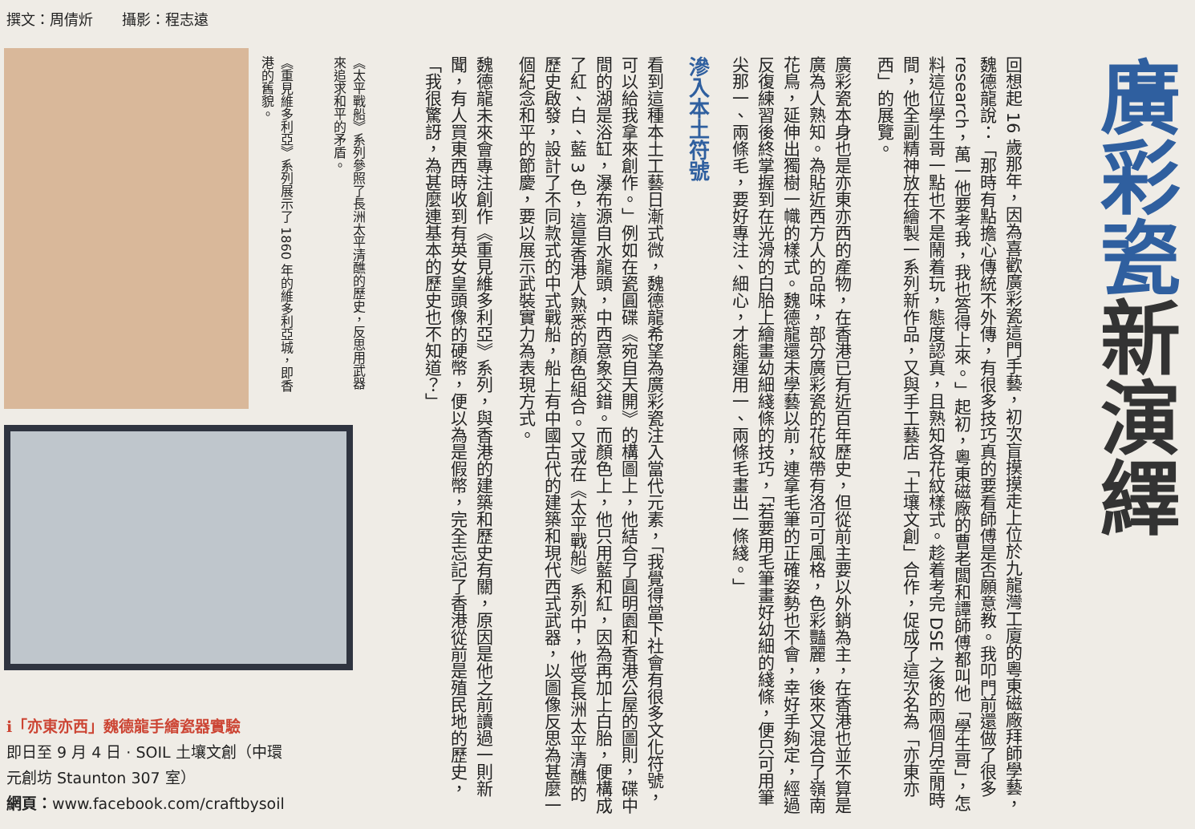撰文：周倩炘　　攝影：程志遠
廣彩瓷新演繹
《重見維多利亞》系列展示了 1860 年的維多利亞城，即香港的舊貌。
《太平戰船》系列參照了長洲太平清醮的歷史，反思用武器來追求和平的矛盾。
回想起 16 歲那年，因為喜歡廣彩瓷這門手藝，初次盲摸摸走上位於九龍灣工廈的粵東磁廠拜師學藝，魏德龍說：「那時有點擔心傳統不外傳，有很多技巧真的要看師傅是否願意教。我叩門前還做了很多 research，萬一他要考我，我也答得上來。」起初，粵東磁廠的曹老闆和譚師傅都叫他「學生哥」，怎料這位學生哥一點也不是鬧着玩，態度認真，且熟知各花紋樣式。趁着考完 DSE 之後的兩個月空閒時間，他全副精神放在繪製一系列新作品，又與手工藝店「土壤文創」合作，促成了這次名為「亦東亦西」的展覽。
廣彩瓷本身也是亦東亦西的產物，在香港已有近百年歷史，但從前主要以外銷為主，在香港也並不算是廣為人熟知。為貼近西方人的品味，部分廣彩瓷的花紋帶有洛可可風格，色彩豔麗，後來又混合了嶺南花鳥，延伸出獨樹一幟的樣式。魏德龍還未學藝以前，連拿毛筆的正確姿勢也不會，幸好手夠定，經過反復練習後終掌握到在光滑的白胎上繪畫幼細綫條的技巧，「若要用毛筆畫好幼細的綫條，便只可用筆尖那一、兩條毛，要好專注、細心，才能運用一、兩條毛畫出一條綫。」
滲入本土符號
看到這種本土工藝日漸式微，魏德龍希望為廣彩瓷注入當代元素，「我覺得當下社會有很多文化符號，可以給我拿來創作。」例如在瓷圓碟《宛自天開》的構圖上，他結合了圓明園和香港公屋的圖則，碟中間的湖是浴缸，瀑布源自水龍頭，中西意象交錯。而顏色上，他只用藍和紅，因為再加上白胎，便構成了紅、白、藍 3 色，這是香港人熟悉的顏色組合。又或在《太平戰船》系列中，他受長洲太平清醮的歷史啟發，設計了不同款式的中式戰船，船上有中國古代的建築和現代西式武器，以圖像反思為甚麼一個紀念和平的節慶，要以展示武裝實力為表現方式。
魏德龍未來會專注創作《重見維多利亞》系列，與香港的建築和歷史有關，原因是他之前讀過一則新聞，有人買東西時收到有英女皇頭像的硬幣，便以為是假幣，完全忘記了香港從前是殖民地的歷史，「我很驚訝，為甚麼連基本的歷史也不知道？」
ℹ「亦東亦西」魏德龍手繪瓷器實驗
即日至 9 月 4 日 · SOIL 土壤文創（中環
元創坊 Staunton 307 室）
網頁：www.facebook.com/craftbysoil